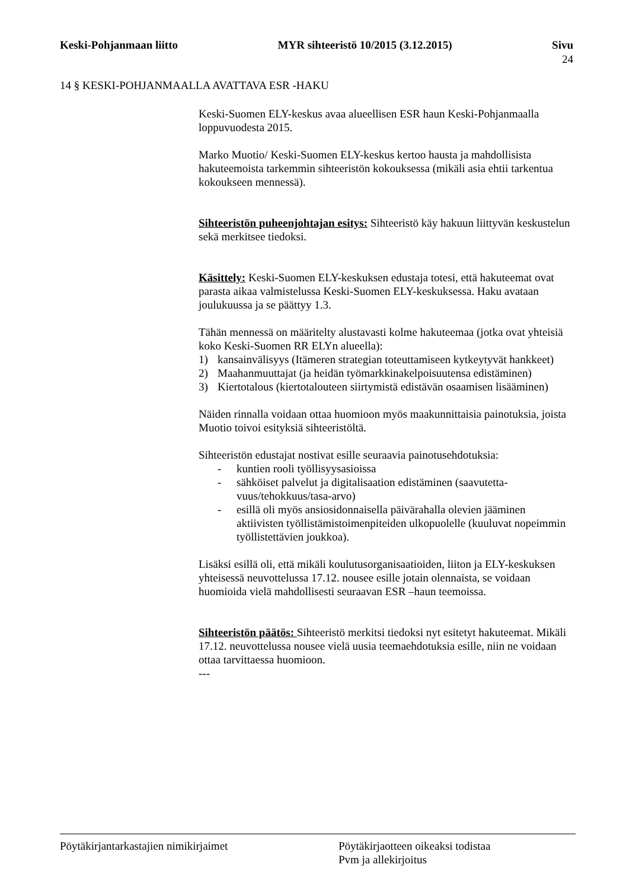Keski-Pohjanmaan liitto MYR sihteeristö 10/2015 (3.12.2015) Sivu
24
14 § KESKI-POHJANMAALLA AVATTAVA ESR -HAKU
Keski-Suomen ELY-keskus avaa alueellisen ESR haun Keski-Pohjan­maalla loppuvuodesta 2015.
Marko Muotio/ Keski-Suomen ELY-keskus kertoo hausta ja mahdolli­sista hakuteemoista tarkemmin sihteeristön kokouksessa (mikäli asia eh­tii tarkentua kokoukseen mennessä).
Sihteeristön puheenjohtajan esitys: Sihteeristö käy hakuun liittyvän keskustelun sekä merkitsee tiedoksi.
Käsittely: Keski-Suomen ELY-keskuksen edustaja totesi, että hakutee­mat ovat parasta aikaa valmistelussa Keski-Suomen ELY-keskuksessa. Haku avataan joulukuussa ja se päättyy 1.3.
Tähän mennessä on määritelty alustavasti kolme hakuteemaa (jotka ovat yhteisiä koko Keski-Suomen RR ELYn alueella):
1) kansainvälisyys (Itämeren strategian toteuttamiseen kytkeytyvät hankkeet)
2) Maahanmuuttajat (ja heidän työmarkkinakelpoisuutensa edistämi­nen)
3) Kiertotalous (kiertotalouteen siirtymistä edistävän osaamisen lisää­minen)
Näiden rinnalla voidaan ottaa huomioon myös maakunnittaisia painotuk­sia, joista Muotio toivoi esityksiä sihteeristöltä.
Sihteeristön edustajat nostivat esille seuraavia painotusehdotuksia:
- kuntien rooli työllisyysasioissa
- sähköiset palvelut ja digitalisaation edistäminen (saavutetta­vuus/tehokkuus/tasa-arvo)
- esillä oli myös ansiosidonnaisella päivärahalla olevien jääminen aktiivisten työllistämistoimenpiteiden ulkopuolelle (kuuluvat no­peimmin työllistettävien joukkoa).
Lisäksi esillä oli, että mikäli koulutusorganisaatioiden, liiton ja ELY-keskuksen yhteisessä neuvottelussa 17.12. nousee esille jotain olen­naista, se voidaan huomioida vielä mahdollisesti seuraavan ESR –haun teemoissa.
Sihteeristön päätös: Sihteeristö merkitsi tiedoksi nyt esitetyt hakutee­mat. Mikäli 17.12. neuvottelussa nousee vielä uusia teemaehdotuksia esille, niin ne voidaan ottaa tarvittaessa huomioon.
---
Pöytäkirjantarkastajien nimikirjaimet Pöytäkirjaotteen oikeaksi todistaa
Pvm ja allekirjoitus